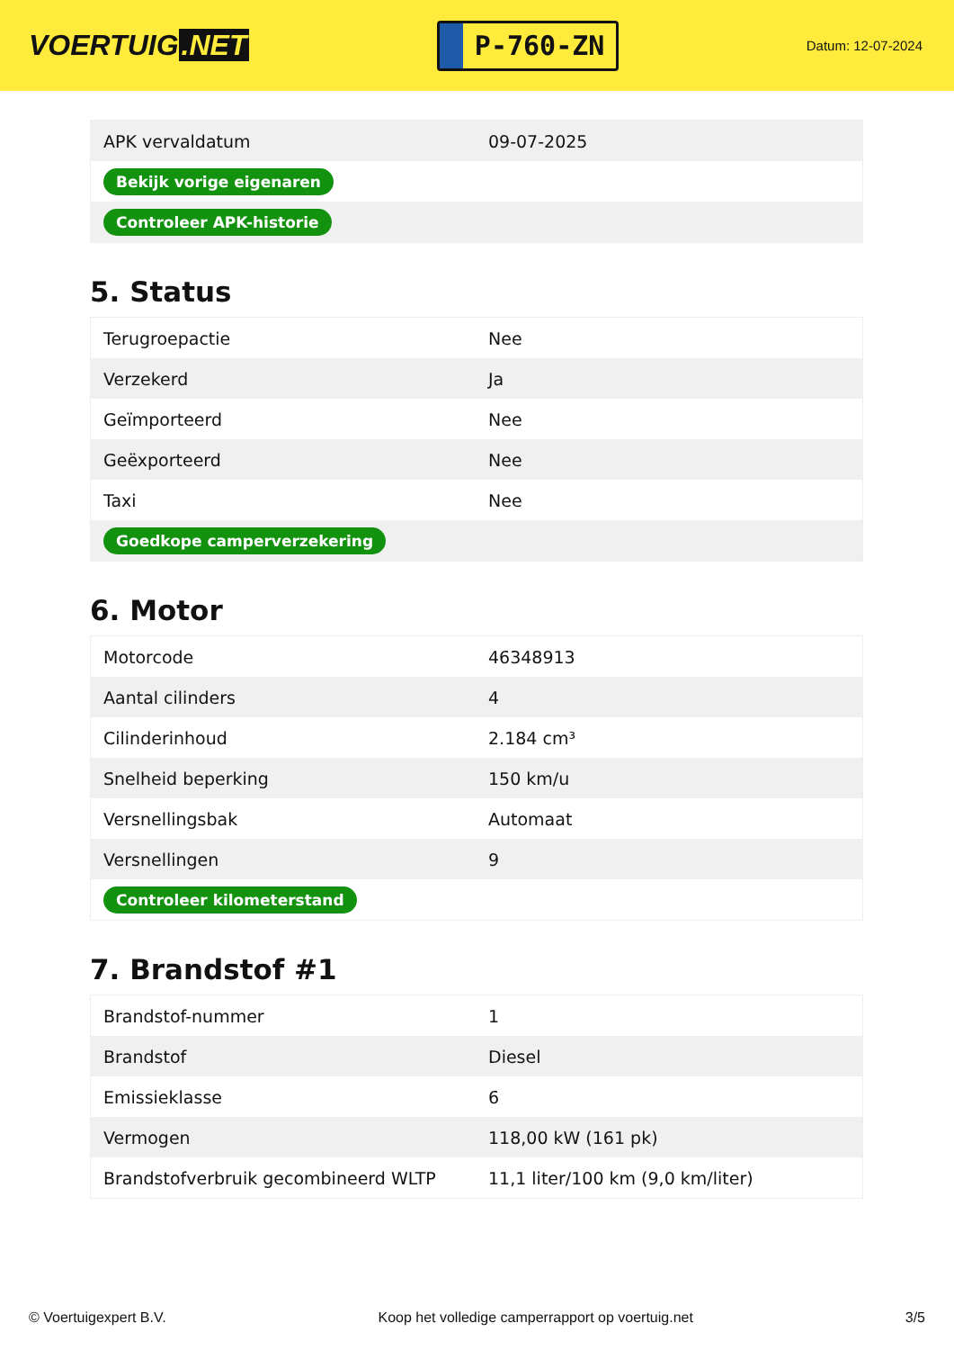VOERTUIG.NET
P-760-ZN
Datum: 12-07-2024
| APK vervaldatum | 09-07-2025 |
| Bekijk vorige eigenaren | |
| Controleer APK-historie | |
5. Status
| Terugroepactie | Nee |
| Verzekerd | Ja |
| Geïmporteerd | Nee |
| Geëxporteerd | Nee |
| Taxi | Nee |
| Goedkope camperverzekering | |
6. Motor
| Motorcode | 46348913 |
| Aantal cilinders | 4 |
| Cilinderinhoud | 2.184 cm³ |
| Snelheid beperking | 150 km/u |
| Versnellingsbak | Automaat |
| Versnellingen | 9 |
| Controleer kilometerstand | |
7. Brandstof #1
| Brandstof-nummer | 1 |
| Brandstof | Diesel |
| Emissieklasse | 6 |
| Vermogen | 118,00 kW (161 pk) |
| Brandstofverbruik gecombineerd WLTP | 11,1 liter/100 km (9,0 km/liter) |
© Voertuigexpert B.V. Koop het volledige camperrapport op voertuig.net 3/5